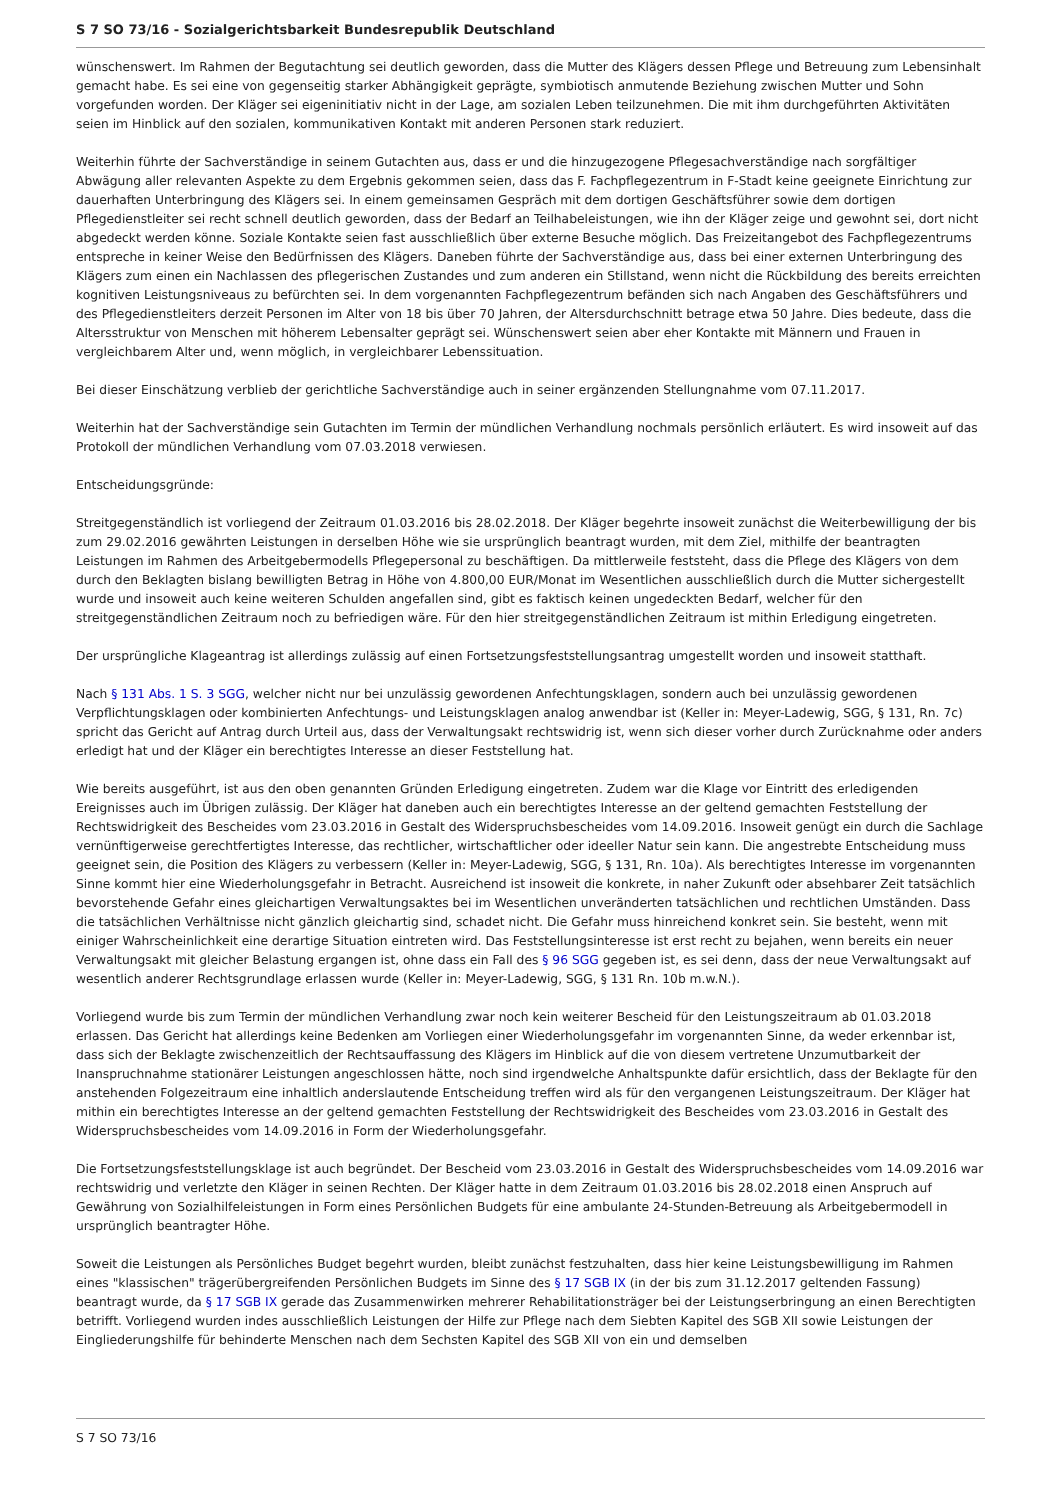S 7 SO 73/16 - Sozialgerichtsbarkeit Bundesrepublik Deutschland
wünschenswert. Im Rahmen der Begutachtung sei deutlich geworden, dass die Mutter des Klägers dessen Pflege und Betreuung zum Lebensinhalt gemacht habe. Es sei eine von gegenseitig starker Abhängigkeit geprägte, symbiotisch anmutende Beziehung zwischen Mutter und Sohn vorgefunden worden. Der Kläger sei eigeninitiativ nicht in der Lage, am sozialen Leben teilzunehmen. Die mit ihm durchgeführten Aktivitäten seien im Hinblick auf den sozialen, kommunikativen Kontakt mit anderen Personen stark reduziert.
Weiterhin führte der Sachverständige in seinem Gutachten aus, dass er und die hinzugezogene Pflegesachverständige nach sorgfältiger Abwägung aller relevanten Aspekte zu dem Ergebnis gekommen seien, dass das F. Fachpflegezentrum in F-Stadt keine geeignete Einrichtung zur dauerhaften Unterbringung des Klägers sei. In einem gemeinsamen Gespräch mit dem dortigen Geschäftsführer sowie dem dortigen Pflegedienstleiter sei recht schnell deutlich geworden, dass der Bedarf an Teilhabeleistungen, wie ihn der Kläger zeige und gewohnt sei, dort nicht abgedeckt werden könne. Soziale Kontakte seien fast ausschließlich über externe Besuche möglich. Das Freizeitangebot des Fachpflegezentrums entspreche in keiner Weise den Bedürfnissen des Klägers. Daneben führte der Sachverständige aus, dass bei einer externen Unterbringung des Klägers zum einen ein Nachlassen des pflegerischen Zustandes und zum anderen ein Stillstand, wenn nicht die Rückbildung des bereits erreichten kognitiven Leistungsniveaus zu befürchten sei. In dem vorgenannten Fachpflegezentrum befänden sich nach Angaben des Geschäftsführers und des Pflegedienstleiters derzeit Personen im Alter von 18 bis über 70 Jahren, der Altersdurchschnitt betrage etwa 50 Jahre. Dies bedeute, dass die Altersstruktur von Menschen mit höherem Lebensalter geprägt sei. Wünschenswert seien aber eher Kontakte mit Männern und Frauen in vergleichbarem Alter und, wenn möglich, in vergleichbarer Lebenssituation.
Bei dieser Einschätzung verblieb der gerichtliche Sachverständige auch in seiner ergänzenden Stellungnahme vom 07.11.2017.
Weiterhin hat der Sachverständige sein Gutachten im Termin der mündlichen Verhandlung nochmals persönlich erläutert. Es wird insoweit auf das Protokoll der mündlichen Verhandlung vom 07.03.2018 verwiesen.
Entscheidungsgründe:
Streitgegenständlich ist vorliegend der Zeitraum 01.03.2016 bis 28.02.2018. Der Kläger begehrte insoweit zunächst die Weiterbewilligung der bis zum 29.02.2016 gewährten Leistungen in derselben Höhe wie sie ursprünglich beantragt wurden, mit dem Ziel, mithilfe der beantragten Leistungen im Rahmen des Arbeitgebermodells Pflegepersonal zu beschäftigen. Da mittlerweile feststeht, dass die Pflege des Klägers von dem durch den Beklagten bislang bewilligten Betrag in Höhe von 4.800,00 EUR/Monat im Wesentlichen ausschließlich durch die Mutter sichergestellt wurde und insoweit auch keine weiteren Schulden angefallen sind, gibt es faktisch keinen ungedeckten Bedarf, welcher für den streitgegenständlichen Zeitraum noch zu befriedigen wäre. Für den hier streitgegenständlichen Zeitraum ist mithin Erledigung eingetreten.
Der ursprüngliche Klageantrag ist allerdings zulässig auf einen Fortsetzungsfeststellungsantrag umgestellt worden und insoweit statthaft.
Nach § 131 Abs. 1 S. 3 SGG, welcher nicht nur bei unzulässig gewordenen Anfechtungsklagen, sondern auch bei unzulässig gewordenen Verpflichtungsklagen oder kombinierten Anfechtungs- und Leistungsklagen analog anwendbar ist (Keller in: Meyer-Ladewig, SGG, § 131, Rn. 7c) spricht das Gericht auf Antrag durch Urteil aus, dass der Verwaltungsakt rechtswidrig ist, wenn sich dieser vorher durch Zurücknahme oder anders erledigt hat und der Kläger ein berechtigtes Interesse an dieser Feststellung hat.
Wie bereits ausgeführt, ist aus den oben genannten Gründen Erledigung eingetreten. Zudem war die Klage vor Eintritt des erledigenden Ereignisses auch im Übrigen zulässig. Der Kläger hat daneben auch ein berechtigtes Interesse an der geltend gemachten Feststellung der Rechtswidrigkeit des Bescheides vom 23.03.2016 in Gestalt des Widerspruchsbescheides vom 14.09.2016. Insoweit genügt ein durch die Sachlage vernünftigerweise gerechtfertigtes Interesse, das rechtlicher, wirtschaftlicher oder ideeller Natur sein kann. Die angestrebte Entscheidung muss geeignet sein, die Position des Klägers zu verbessern (Keller in: Meyer-Ladewig, SGG, § 131, Rn. 10a). Als berechtigtes Interesse im vorgenannten Sinne kommt hier eine Wiederholungsgefahr in Betracht. Ausreichend ist insoweit die konkrete, in naher Zukunft oder absehbarer Zeit tatsächlich bevorstehende Gefahr eines gleichartigen Verwaltungsaktes bei im Wesentlichen unveränderten tatsächlichen und rechtlichen Umständen. Dass die tatsächlichen Verhältnisse nicht gänzlich gleichartig sind, schadet nicht. Die Gefahr muss hinreichend konkret sein. Sie besteht, wenn mit einiger Wahrscheinlichkeit eine derartige Situation eintreten wird. Das Feststellungsinteresse ist erst recht zu bejahen, wenn bereits ein neuer Verwaltungsakt mit gleicher Belastung ergangen ist, ohne dass ein Fall des § 96 SGG gegeben ist, es sei denn, dass der neue Verwaltungsakt auf wesentlich anderer Rechtsgrundlage erlassen wurde (Keller in: Meyer-Ladewig, SGG, § 131 Rn. 10b m.w.N.).
Vorliegend wurde bis zum Termin der mündlichen Verhandlung zwar noch kein weiterer Bescheid für den Leistungszeitraum ab 01.03.2018 erlassen. Das Gericht hat allerdings keine Bedenken am Vorliegen einer Wiederholungsgefahr im vorgenannten Sinne, da weder erkennbar ist, dass sich der Beklagte zwischenzeitlich der Rechtsauffassung des Klägers im Hinblick auf die von diesem vertretene Unzumutbarkeit der Inanspruchnahme stationärer Leistungen angeschlossen hätte, noch sind irgendwelche Anhaltspunkte dafür ersichtlich, dass der Beklagte für den anstehenden Folgezeitraum eine inhaltlich anderslautende Entscheidung treffen wird als für den vergangenen Leistungszeitraum. Der Kläger hat mithin ein berechtigtes Interesse an der geltend gemachten Feststellung der Rechtswidrigkeit des Bescheides vom 23.03.2016 in Gestalt des Widerspruchsbescheides vom 14.09.2016 in Form der Wiederholungsgefahr.
Die Fortsetzungsfeststellungsklage ist auch begründet. Der Bescheid vom 23.03.2016 in Gestalt des Widerspruchsbescheides vom 14.09.2016 war rechtswidrig und verletzte den Kläger in seinen Rechten. Der Kläger hatte in dem Zeitraum 01.03.2016 bis 28.02.2018 einen Anspruch auf Gewährung von Sozialhilfeleistungen in Form eines Persönlichen Budgets für eine ambulante 24-Stunden-Betreuung als Arbeitgebermodell in ursprünglich beantragter Höhe.
Soweit die Leistungen als Persönliches Budget begehrt wurden, bleibt zunächst festzuhalten, dass hier keine Leistungsbewilligung im Rahmen eines "klassischen" trägerübergreifenden Persönlichen Budgets im Sinne des § 17 SGB IX (in der bis zum 31.12.2017 geltenden Fassung) beantragt wurde, da § 17 SGB IX gerade das Zusammenwirken mehrerer Rehabilitationsträger bei der Leistungserbringung an einen Berechtigten betrifft. Vorliegend wurden indes ausschließlich Leistungen der Hilfe zur Pflege nach dem Siebten Kapitel des SGB XII sowie Leistungen der Eingliederungshilfe für behinderte Menschen nach dem Sechsten Kapitel des SGB XII von ein und demselben
S 7 SO 73/16